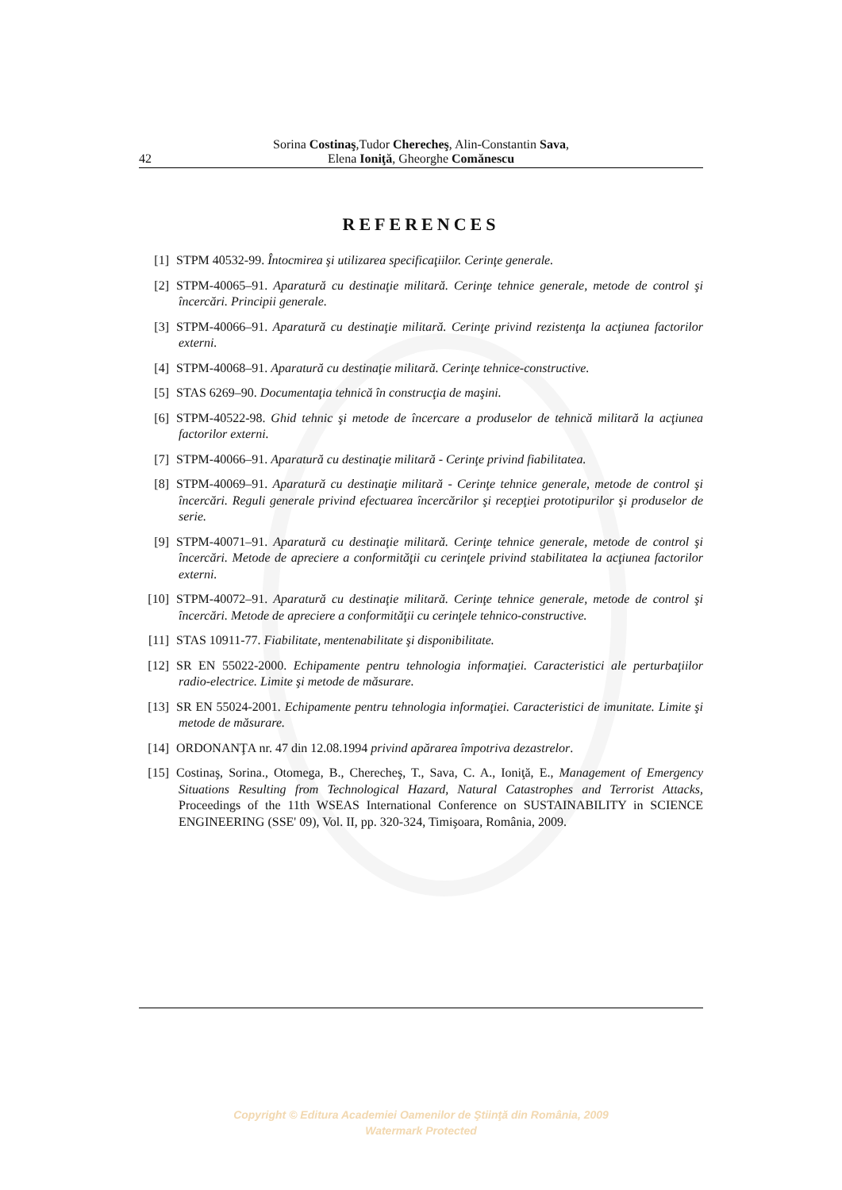Sorina Costinaş,Tudor Cherecheş, Alin-Constantin Sava,
Elena Ioniţă, Gheorghe Comănescu
42
REFERENCES
[1] STPM 40532-99. Întocmirea şi utilizarea specificaţiilor. Cerinţe generale.
[2] STPM-40065–91. Aparatură cu destinaţie militară. Cerinţe tehnice generale, metode de control şi încercări. Principii generale.
[3] STPM-40066–91. Aparatură cu destinaţie militară. Cerinţe privind rezistenţa la acţiunea factorilor externi.
[4] STPM-40068–91. Aparatură cu destinaţie militară. Cerinţe tehnice-constructive.
[5] STAS 6269–90. Documentaţia tehnică în construcţia de maşini.
[6] STPM-40522-98. Ghid tehnic şi metode de încercare a produselor de tehnică militară la acţiunea factorilor externi.
[7] STPM-40066–91. Aparatură cu destinaţie militară - Cerinţe privind fiabilitatea.
[8] STPM-40069–91. Aparatură cu destinaţie militară - Cerinţe tehnice generale, metode de control şi încercări. Reguli generale privind efectuarea încercărilor şi recepţiei prototipurilor şi produselor de serie.
[9] STPM-40071–91. Aparatură cu destinaţie militară. Cerinţe tehnice generale, metode de control şi încercări. Metode de apreciere a conformităţii cu cerinţele privind stabilitatea la acţiunea factorilor externi.
[10] STPM-40072–91. Aparatură cu destinaţie militară. Cerinţe tehnice generale, metode de control şi încercări. Metode de apreciere a conformităţii cu cerinţele tehnico-constructive.
[11] STAS 10911-77. Fiabilitate, mentenabilitate şi disponibilitate.
[12] SR EN 55022-2000. Echipamente pentru tehnologia informaţiei. Caracteristici ale perturbaţiilor radio-electrice. Limite şi metode de măsurare.
[13] SR EN 55024-2001. Echipamente pentru tehnologia informaţiei. Caracteristici de imunitate. Limite şi metode de măsurare.
[14] ORDONANŢA nr. 47 din 12.08.1994 privind apărarea împotriva dezastrelor.
[15] Costinaş, Sorina., Otomega, B., Cherecheş, T., Sava, C. A., Ioniţă, E., Management of Emergency Situations Resulting from Technological Hazard, Natural Catastrophes and Terrorist Attacks, Proceedings of the 11th WSEAS International Conference on SUSTAINABILITY in SCIENCE ENGINEERING (SSE' 09), Vol. II, pp. 320-324, Timişoara, România, 2009.
Copyright © Editura Academiei Oamenilor de Ştiinţă din România, 2009
Watermark Protected